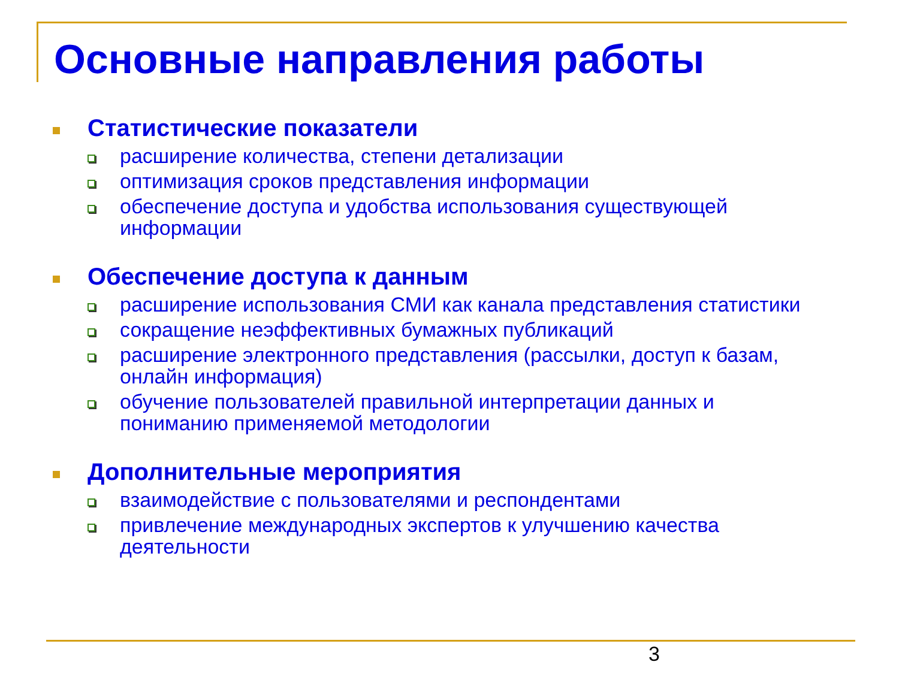Основные направления работы
Статистические показатели
расширение количества, степени детализации
оптимизация сроков представления информации
обеспечение доступа и удобства использования существующей информации
Обеспечение доступа к данным
расширение использования СМИ как канала представления статистики
сокращение неэффективных бумажных публикаций
расширение электронного представления (рассылки, доступ к базам, онлайн информация)
обучение пользователей правильной интерпретации данных и пониманию применяемой методологии
Дополнительные мероприятия
взаимодействие с пользователями и респондентами
привлечение международных экспертов к улучшению качества деятельности
3